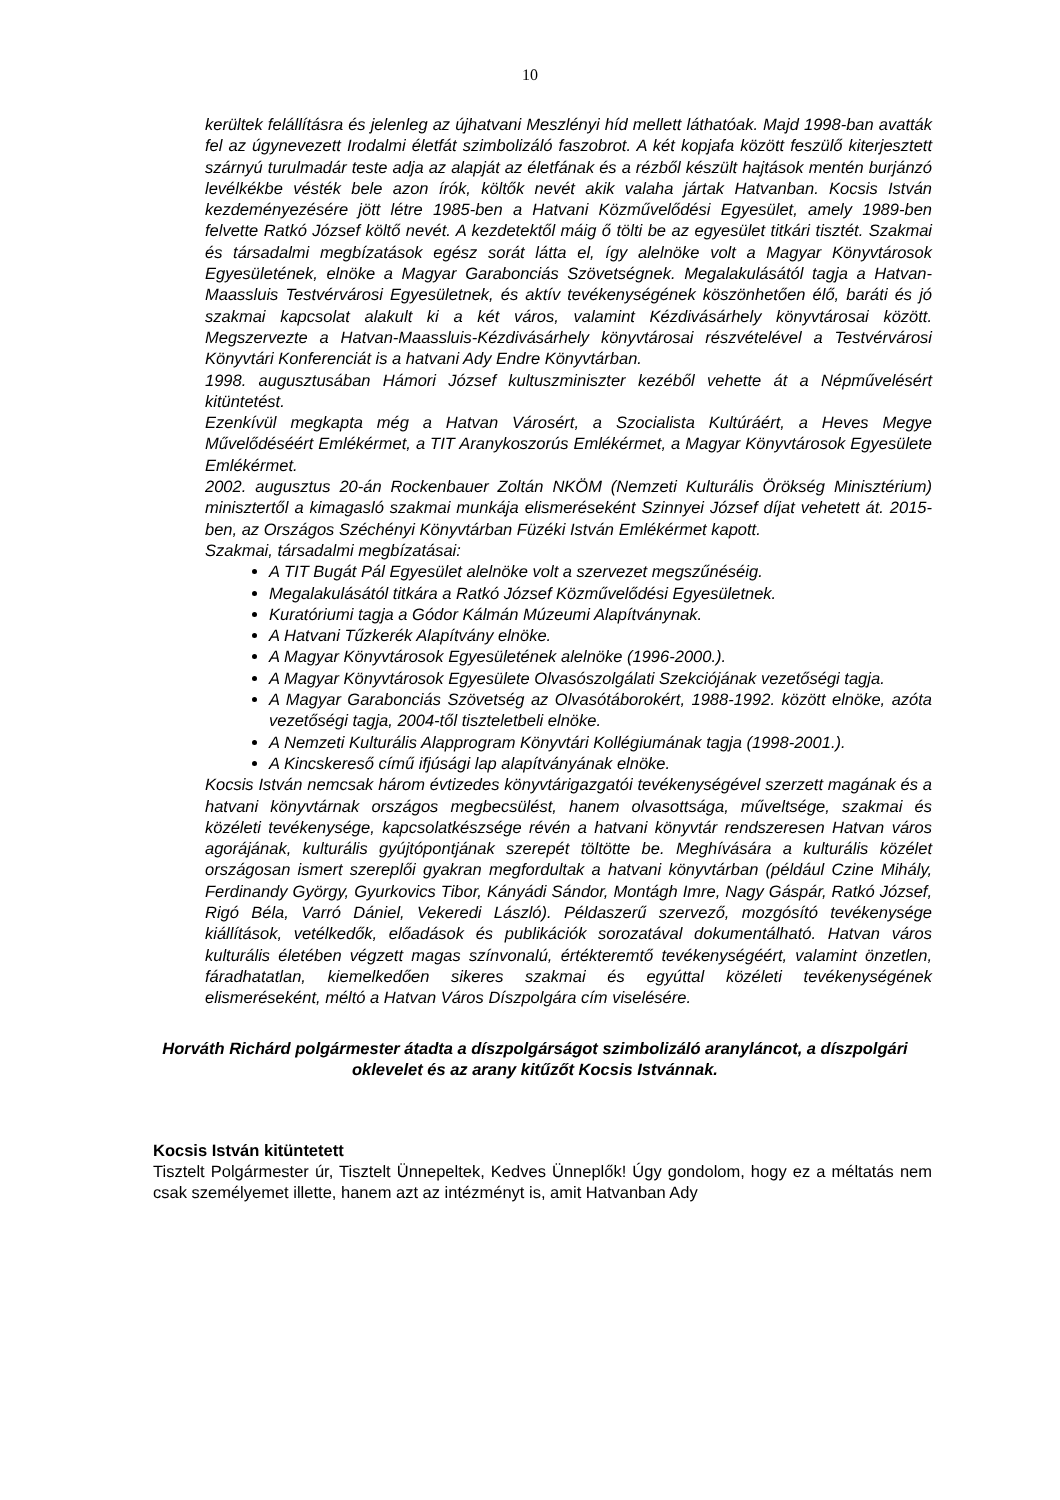10
kerültek felállításra és jelenleg az újhatvani Meszlényi híd mellett láthatóak. Majd 1998-ban avatták fel az úgynevezett Irodalmi életfát szimbolizáló faszobrot. A két kopjafa között feszülő kiterjesztett szárnyú turulmadár teste adja az alapját az életfának és a rézből készült hajtások mentén burjánzó levélkékbe vésték bele azon írók, költők nevét akik valaha jártak Hatvanban. Kocsis István kezdeményezésére jött létre 1985-ben a Hatvani Közművelődési Egyesület, amely 1989-ben felvette Ratkó József költő nevét. A kezdetektől máig ő tölti be az egyesület titkári tisztét. Szakmai és társadalmi megbízatások egész sorát látta el, így alelnöke volt a Magyar Könyvtárosok Egyesületének, elnöke a Magyar Garabonciás Szövetségnek. Megalakulásától tagja a Hatvan-Maassluis Testvérvárosi Egyesületnek, és aktív tevékenységének köszönhetően élő, baráti és jó szakmai kapcsolat alakult ki a két város, valamint Kézdivásárhely könyvtárosai között. Megszervezte a Hatvan-Maassluis-Kézdivásárhely könyvtárosai részvételével a Testvérvárosi Könyvtári Konferenciát is a hatvani Ady Endre Könyvtárban.
1998. augusztusában Hámori József kultuszminiszter kezéből vehette át a Népművelésért kitüntetést.
Ezenkívül megkapta még a Hatvan Városért, a Szocialista Kultúráért, a Heves Megye Művelődéséért Emlékérmet, a TIT Aranykoszorús Emlékérmet, a Magyar Könyvtárosok Egyesülete Emlékérmet.
2002. augusztus 20-án Rockenbauer Zoltán NKÖM (Nemzeti Kulturális Örökség Minisztérium) minisztertől a kimagasló szakmai munkája elismeréseként Szinnyei József díjat vehetett át. 2015-ben, az Országos Széchényi Könyvtárban Füzéki István Emlékérmet kapott.
Szakmai, társadalmi megbízatásai:
A TIT Bugát Pál Egyesület alelnöke volt a szervezet megszűnéséig.
Megalakulásától titkára a Ratkó József Közművelődési Egyesületnek.
Kuratóriumi tagja a Gódor Kálmán Múzeumi Alapítványnak.
A Hatvani Tűzkerék Alapítvány elnöke.
A Magyar Könyvtárosok Egyesületének alelnöke (1996-2000.).
A Magyar Könyvtárosok Egyesülete Olvasószolgálati Szekciójának vezetőségi tagja.
A Magyar Garabonciás Szövetség az Olvasótáborokért, 1988-1992. között elnöke, azóta vezetőségi tagja, 2004-től tiszteletbeli elnöke.
A Nemzeti Kulturális Alapprogram Könyvtári Kollégiumának tagja (1998-2001.).
A Kincskereső című ifjúsági lap alapítványának elnöke.
Kocsis István nemcsak három évtizedes könyvtárigazgatói tevékenységével szerzett magának és a hatvani könyvtárnak országos megbecsülést, hanem olvasottsága, műveltsége, szakmai és közéleti tevékenysége, kapcsolatkészsége révén a hatvani könyvtár rendszeresen Hatvan város agorájának, kulturális gyújtópontjának szerepét töltötte be. Meghívására a kulturális közélet országosan ismert szereplői gyakran megfordultak a hatvani könyvtárban (például Czine Mihály, Ferdinandy György, Gyurkovics Tibor, Kányádi Sándor, Montágh Imre, Nagy Gáspár, Ratkó József, Rigó Béla, Varró Dániel, Vekeredi László). Példaszerű szervező, mozgósító tevékenysége kiállítások, vetélkedők, előadások és publikációk sorozatával dokumentálható. Hatvan város kulturális életében végzett magas színvonalú, értékteremtő tevékenységéért, valamint önzetlen, fáradhatatlan, kiemelkedően sikeres szakmai és egyúttal közéleti tevékenységének elismeréseként, méltó a Hatvan Város Díszpolgára cím viselésére.
Horváth Richárd polgármester átadta a díszpolgárságot szimbolizáló aranyláncot, a díszpolgári oklevelet és az arany kitűzőt Kocsis Istvánnak.
Kocsis István kitüntetett
Tisztelt Polgármester úr, Tisztelt Ünnepeltek, Kedves Ünneplők! Úgy gondolom, hogy ez a méltatás nem csak személyemet illette, hanem azt az intézményt is, amit Hatvanban Ady